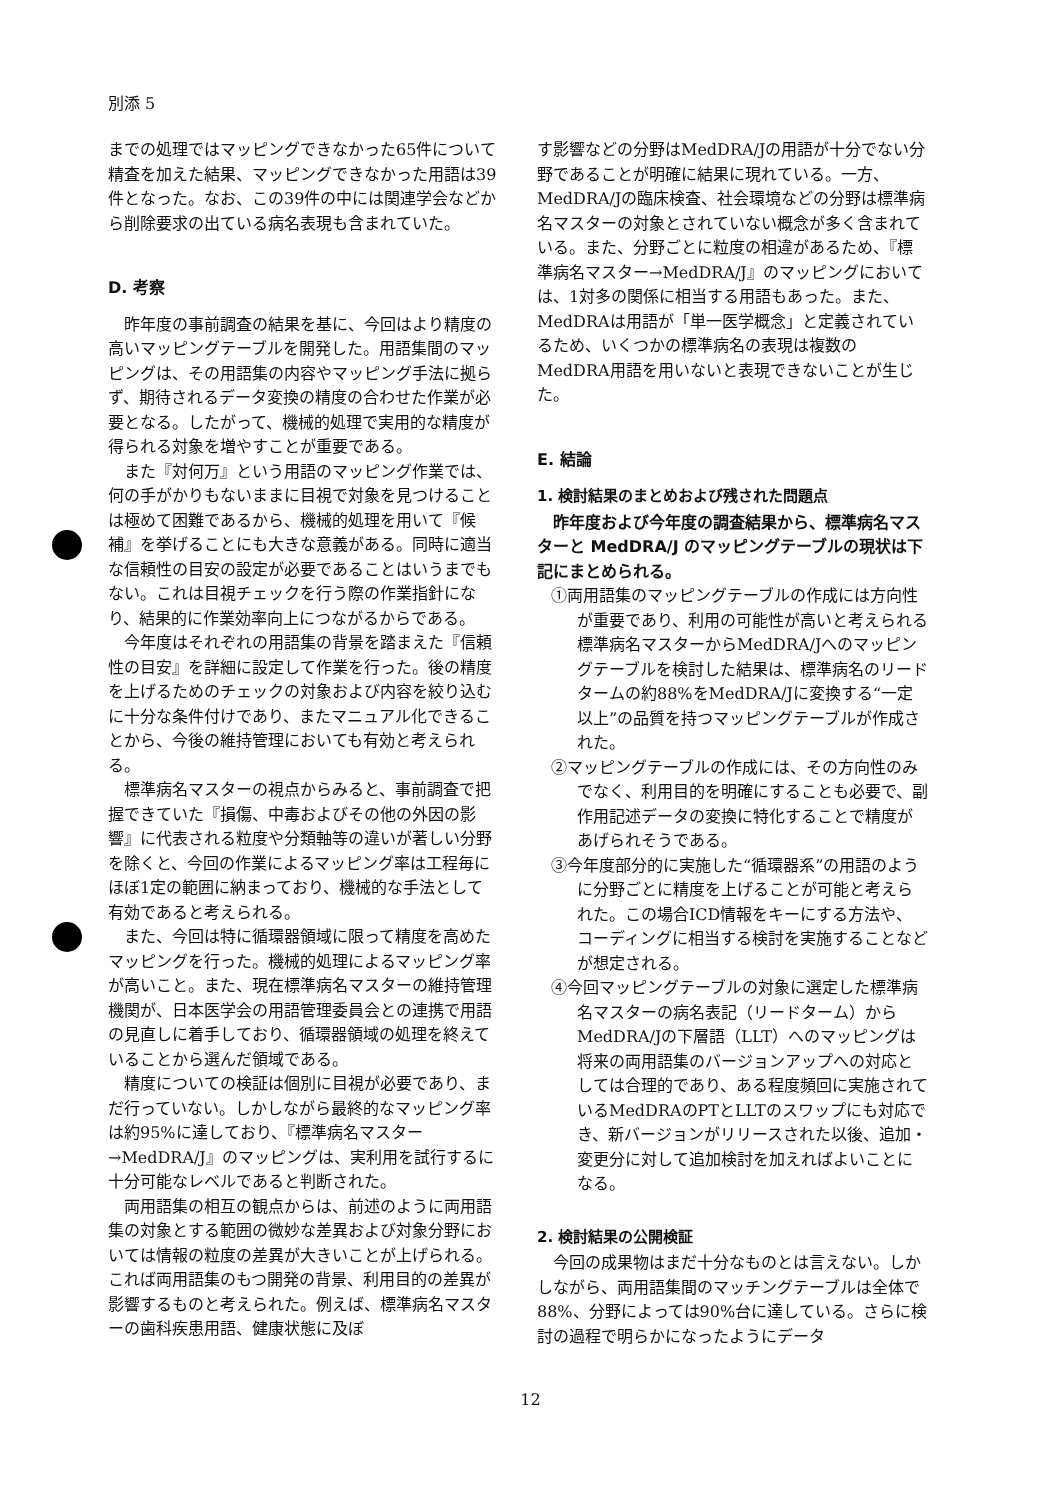別添 5
までの処理ではマッピングできなかった65件について精査を加えた結果、マッピングできなかった用語は39件となった。なお、この39件の中には関連学会などから削除要求の出ている病名表現も含まれていた。
D. 考察
昨年度の事前調査の結果を基に、今回はより精度の高いマッピングテーブルを開発した。用語集間のマッピングは、その用語集の内容やマッピング手法に拠らず、期待されるデータ変換の精度の合わせた作業が必要となる。したがって、機械的処理で実用的な精度が得られる対象を増やすことが重要である。
また『対何万』という用語のマッピング作業では、何の手がかりもないままに目視で対象を見つけることは極めて困難であるから、機械的処理を用いて『候補』を挙げることにも大きな意義がある。同時に適当な信頼性の目安の設定が必要であることはいうまでもない。これは目視チェックを行う際の作業指針になり、結果的に作業効率向上につながるからである。
今年度はそれぞれの用語集の背景を踏まえた『信頼性の目安』を詳細に設定して作業を行った。後の精度を上げるためのチェックの対象および内容を絞り込むに十分な条件付けであり、またマニュアル化できることから、今後の維持管理においても有効と考えられる。
標準病名マスターの視点からみると、事前調査で把握できていた『損傷、中毒およびその他の外因の影響』に代表される粒度や分類軸等の違いが著しい分野を除くと、今回の作業によるマッピング率は工程毎にほぼ1定の範囲に納まっており、機械的な手法として有効であると考えられる。
また、今回は特に循環器領域に限って精度を高めたマッピングを行った。機械的処理によるマッピング率が高いこと。また、現在標準病名マスターの維持管理機関が、日本医学会の用語管理委員会との連携で用語の見直しに着手しており、循環器領域の処理を終えていることから選んだ領域である。
精度についての検証は個別に目視が必要であり、まだ行っていない。しかしながら最終的なマッピング率は約95%に達しており、『標準病名マスター→MedDRA/J』のマッピングは、実利用を試行するに十分可能なレベルであると判断された。
両用語集の相互の観点からは、前述のように両用語集の対象とする範囲の微妙な差異および対象分野においては情報の粒度の差異が大きいことが上げられる。これば両用語集のもつ開発の背景、利用目的の差異が影響するものと考えられた。例えば、標準病名マスターの歯科疾患用語、健康状態に及ぼ
す影響などの分野はMedDRA/Jの用語が十分でない分野であることが明確に結果に現れている。一方、MedDRA/Jの臨床検査、社会環境などの分野は標準病名マスターの対象とされていない概念が多く含まれている。また、分野ごとに粒度の相違があるため、『標準病名マスター→MedDRA/J』のマッピングにおいては、1対多の関係に相当する用語もあった。また、MedDRAは用語が「単一医学概念」と定義されているため、いくつかの標準病名の表現は複数のMedDRA用語を用いないと表現できないことが生じた。
E. 結論
1. 検討結果のまとめおよび残された問題点
昨年度および今年度の調査結果から、標準病名マスターと MedDRA/J のマッピングテーブルの現状は下記にまとめられる。
①両用語集のマッピングテーブルの作成には方向性が重要であり、利用の可能性が高いと考えられる標準病名マスターからMedDRA/Jへのマッピングテーブルを検討した結果は、標準病名のリードタームの約88%をMedDRA/Jに変換する“一定以上”の品質を持つマッピングテーブルが作成された。
②マッピングテーブルの作成には、その方向性のみでなく、利用目的を明確にすることも必要で、副作用記述データの変換に特化することで精度があげられそうである。
③今年度部分的に実施した“循環器系”の用語のように分野ごとに精度を上げることが可能と考えられた。この場合ICD情報をキーにする方法や、コーディングに相当する検討を実施することなどが想定される。
④今回マッピングテーブルの対象に選定した標準病名マスターの病名表記（リードターム）からMedDRA/Jの下層語（LLT）へのマッピングは将来の両用語集のバージョンアップへの対応としては合理的であり、ある程度頻回に実施されているMedDRAのPTとLLTのスワップにも対応でき、新バージョンがリリースされた以後、追加・変更分に対して追加検討を加えればよいことになる。
2. 検討結果の公開検証
今回の成果物はまだ十分なものとは言えない。しかしながら、両用語集間のマッチングテーブルは全体で88%、分野によっては90%台に達している。さらに検討の過程で明らかになったようにデータ
12